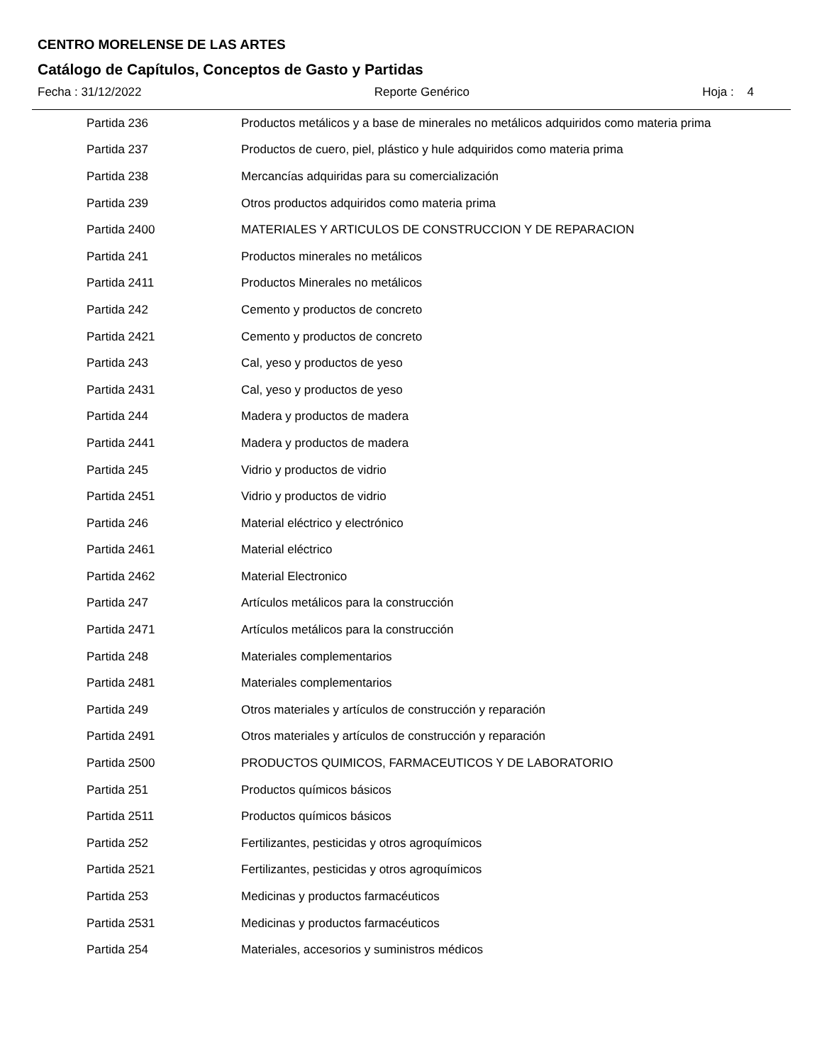CENTRO MORELENSE DE LAS ARTES
Catálogo de Capítulos, Conceptos de Gasto y Partidas
Fecha : 31/12/2022 Reporte Genérico Hoja : 4
| Partida 236 | Productos metálicos y a base de minerales no metálicos adquiridos como materia prima |
| Partida 237 | Productos de cuero, piel, plástico y hule adquiridos como materia prima |
| Partida 238 | Mercancías adquiridas para su comercialización |
| Partida 239 | Otros productos adquiridos como materia prima |
| Partida 2400 | MATERIALES Y ARTICULOS DE CONSTRUCCION Y DE REPARACION |
| Partida 241 | Productos minerales no metálicos |
| Partida 2411 | Productos Minerales no metálicos |
| Partida 242 | Cemento y productos de concreto |
| Partida 2421 | Cemento y productos de concreto |
| Partida 243 | Cal, yeso y productos de yeso |
| Partida 2431 | Cal, yeso y productos de yeso |
| Partida 244 | Madera y productos de madera |
| Partida 2441 | Madera y productos de madera |
| Partida 245 | Vidrio y productos de vidrio |
| Partida 2451 | Vidrio y productos de vidrio |
| Partida 246 | Material eléctrico y electrónico |
| Partida 2461 | Material eléctrico |
| Partida 2462 | Material Electronico |
| Partida 247 | Artículos metálicos para la construcción |
| Partida 2471 | Artículos metálicos para la construcción |
| Partida 248 | Materiales complementarios |
| Partida 2481 | Materiales complementarios |
| Partida 249 | Otros materiales y artículos de construcción y reparación |
| Partida 2491 | Otros materiales y artículos de construcción y reparación |
| Partida 2500 | PRODUCTOS QUIMICOS, FARMACEUTICOS Y DE LABORATORIO |
| Partida 251 | Productos químicos básicos |
| Partida 2511 | Productos químicos básicos |
| Partida 252 | Fertilizantes, pesticidas y otros agroquímicos |
| Partida 2521 | Fertilizantes, pesticidas y otros agroquímicos |
| Partida 253 | Medicinas y productos farmacéuticos |
| Partida 2531 | Medicinas y productos farmacéuticos |
| Partida 254 | Materiales, accesorios y suministros médicos |